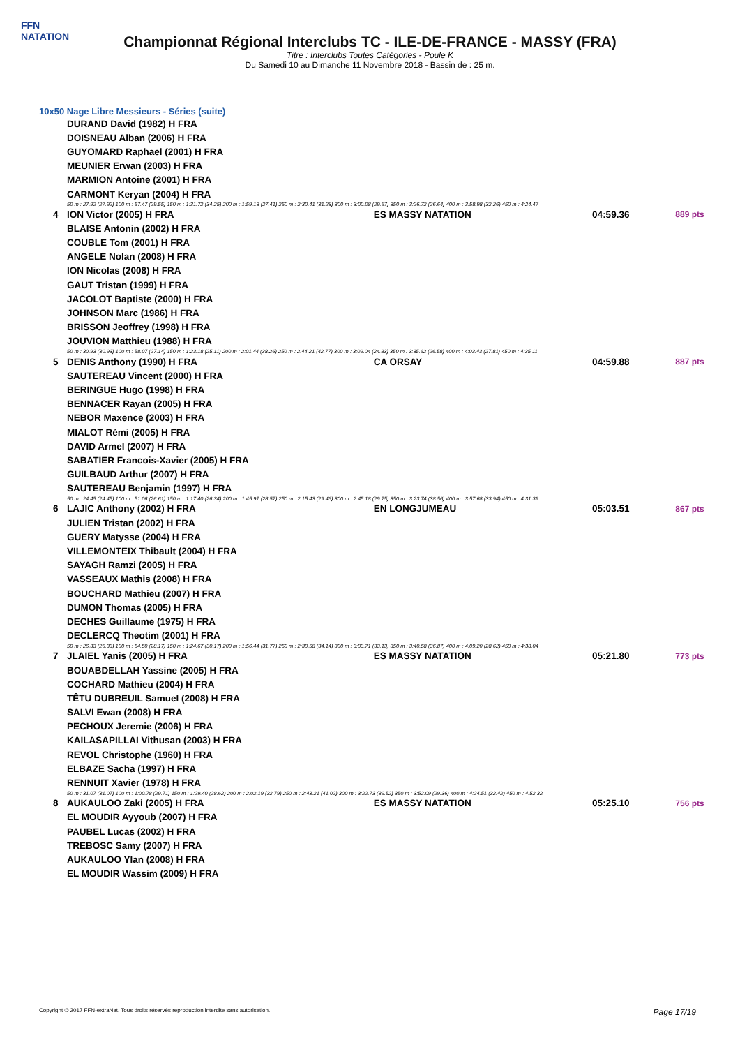FFN
NATATION
Championnat Régional Interclubs TC - ILE-DE-FRANCE - MASSY (FRA)
Titre : Interclubs Toutes Catégories - Poule K
Du Samedi 10 au Dimanche 11 Novembre 2018 - Bassin de : 25 m.
10x50 Nage Libre Messieurs - Séries (suite)
| | DURAND David (1982) H FRA | | | |
| | DOISNEAU Alban (2006) H FRA | | | |
| | GUYOMARD Raphael (2001) H FRA | | | |
| | MEUNIER Erwan (2003) H FRA | | | |
| | MARMION Antoine (2001) H FRA | | | |
| | CARMONT Keryan (2004) H FRA | | | |
| 50 m : 27.92 (27.92) 100 m : 57.47 (29.55) 150 m : 1:31.72 (34.25) 200 m : 1:59.13 (27.41) 250 m : 2:30.41 (31.28) 300 m : 3:00.08 (29.67) 350 m : 3:26.72 (26.64) 400 m : 3:58.98 (32.26) 450 m : 4:24.47 | | | | |
| 4 | ION Victor (2005) H FRA | ES MASSY NATATION | 04:59.36 | 889 pts |
| | BLAISE Antonin (2002) H FRA | | | |
| | COUBLE Tom (2001) H FRA | | | |
| | ANGELE Nolan (2008) H FRA | | | |
| | ION Nicolas (2008) H FRA | | | |
| | GAUT Tristan (1999) H FRA | | | |
| | JACOLOT Baptiste (2000) H FRA | | | |
| | JOHNSON Marc (1986) H FRA | | | |
| | BRISSON Jeoffrey (1998) H FRA | | | |
| | JOUVION Matthieu (1988) H FRA | | | |
| 50 m : 30.93 (30.93) 100 m : 58.07 (27.14) 150 m : 1:23.18 (25.11) 200 m : 2:01.44 (38.26) 250 m : 2:44.21 (42.77) 300 m : 3:09.04 (24.83) 350 m : 3:35.62 (26.58) 400 m : 4:03.43 (27.81) 450 m : 4:35.11 | | | | |
| 5 | DENIS Anthony (1990) H FRA | CA ORSAY | 04:59.88 | 887 pts |
| | SAUTEREAU Vincent (2000) H FRA | | | |
| | BERINGUE Hugo (1998) H FRA | | | |
| | BENNACER Rayan (2005) H FRA | | | |
| | NEBOR Maxence (2003) H FRA | | | |
| | MIALOT Rémi (2005) H FRA | | | |
| | DAVID Armel (2007) H FRA | | | |
| | SABATIER Francois-Xavier (2005) H FRA | | | |
| | GUILBAUD Arthur (2007) H FRA | | | |
| | SAUTEREAU Benjamin (1997) H FRA | | | |
| 50 m : 24.45 (24.45) 100 m : 51.06 (26.61) 150 m : 1:17.40 (26.34) 200 m : 1:45.97 (28.57) 250 m : 2:15.43 (29.46) 300 m : 2:45.18 (29.75) 350 m : 3:23.74 (38.56) 400 m : 3:57.68 (33.94) 450 m : 4:31.39 | | | | |
| 6 | LAJIC Anthony (2002) H FRA | EN LONGJUMEAU | 05:03.51 | 867 pts |
| | JULIEN Tristan (2002) H FRA | | | |
| | GUERY Matysse (2004) H FRA | | | |
| | VILLEMONTEIX Thibault (2004) H FRA | | | |
| | SAYAGH Ramzi (2005) H FRA | | | |
| | VASSEAUX Mathis (2008) H FRA | | | |
| | BOUCHARD Mathieu (2007) H FRA | | | |
| | DUMON Thomas (2005) H FRA | | | |
| | DECHES Guillaume (1975) H FRA | | | |
| | DECLERCQ Theotim (2001) H FRA | | | |
| 50 m : 26.33 (26.33) 100 m : 54.50 (28.17) 150 m : 1:24.67 (30.17) 200 m : 1:56.44 (31.77) 250 m : 2:30.58 (34.14) 300 m : 3:03.71 (33.13) 350 m : 3:40.58 (36.87) 400 m : 4:09.20 (28.62) 450 m : 4:38.04 | | | | |
| 7 | JLAIEL Yanis (2005) H FRA | ES MASSY NATATION | 05:21.80 | 773 pts |
| | BOUABDELLAH Yassine (2005) H FRA | | | |
| | COCHARD Mathieu (2004) H FRA | | | |
| | TÊTU DUBREUIL Samuel (2008) H FRA | | | |
| | SALVI Ewan (2008) H FRA | | | |
| | PECHOUX Jeremie (2006) H FRA | | | |
| | KAILASAPILLAI Vithusan (2003) H FRA | | | |
| | REVOL Christophe (1960) H FRA | | | |
| | ELBAZE Sacha (1997) H FRA | | | |
| | RENNUIT Xavier (1978) H FRA | | | |
| 50 m : 31.07 (31.07) 100 m : 1:00.78 (29.71) 150 m : 1:29.40 (28.62) 200 m : 2:02.19 (32.79) 250 m : 2:43.21 (41.02) 300 m : 3:22.73 (39.52) 350 m : 3:52.09 (29.36) 400 m : 4:24.51 (32.42) 450 m : 4:52.32 | | | | |
| 8 | AUKAULOO Zaki (2005) H FRA | ES MASSY NATATION | 05:25.10 | 756 pts |
| | EL MOUDIR Ayyoub (2007) H FRA | | | |
| | PAUBEL Lucas (2002) H FRA | | | |
| | TREBOSC Samy (2007) H FRA | | | |
| | AUKAULOO Ylan (2008) H FRA | | | |
| | EL MOUDIR Wassim (2009) H FRA | | | |
Copyright © 2017 FFN-extraNat. Tous droits réservés reproduction interdite sans autorisation. Page 17/19